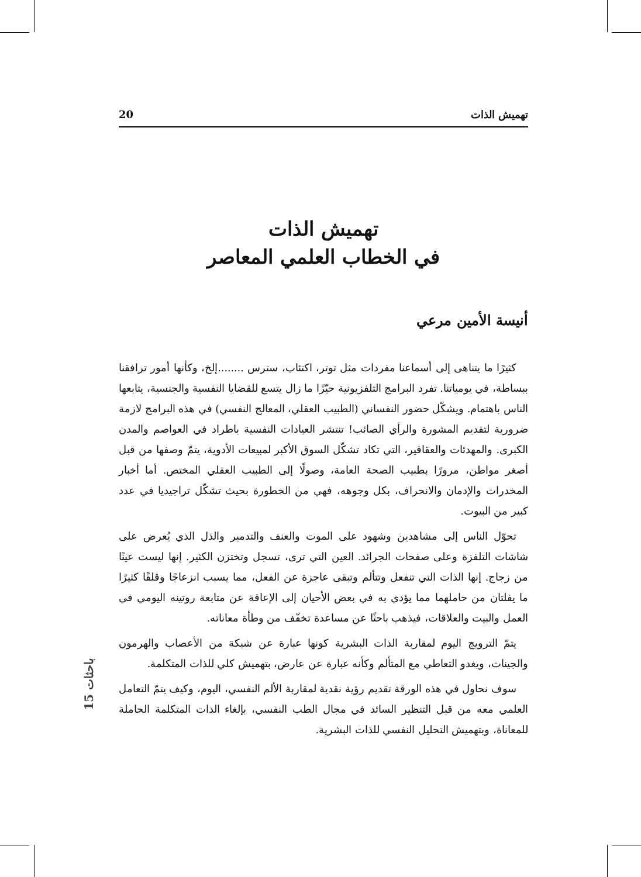تهميش الذات 20
تهميش الذات
في الخطاب العلمي المعاصر
أنيسة الأمين مرعي
كثيرًا ما يتناهى إلى أسماعنا مفردات مثل توتر، اكتئاب، سترس ........إلخ، وكأنها أمور ترافقنا ببساطة، في يومياتنا. تفرد البرامج التلفزيونية حيّزًا ما زال يتسع للقضايا النفسية والجنسية، يتابعها الناس باهتمام. ويشكّل حضور النفساني (الطبيب العقلي، المعالج النفسي) في هذه البرامج لازمة ضرورية لتقديم المشورة والرأي الصائب! تنتشر العيادات النفسية باطراد في العواصم والمدن الكبرى. والمهدئات والعقاقير، التي تكاد تشكّل السوق الأكبر لمبيعات الأدوية، يتمّ وصفها من قبل أصغر مواطن، مرورًا بطبيب الصحة العامة، وصولًا إلى الطبيب العقلي المختص. أما أخبار المخدرات والإدمان والانحراف، بكل وجوهه، فهي من الخطورة بحيث تشكّل تراجيديا في عدد كبير من البيوت.
تحوّل الناس إلى مشاهدين وشهود على الموت والعنف والتدمير والذل الذي يُعرض على شاشات التلفزة وعلى صفحات الجرائد. العين التي ترى، تسجل وتختزن الكثير. إنها ليست عينًا من زجاج. إنها الذات التي تنفعل وتتألم وتبقى عاجزة عن الفعل، مما يسبب انزعاجًا وقلقًا كثيرًا ما يفلتان من حاملهما مما يؤدي به في بعض الأحيان إلى الإعاقة عن متابعة روتينه اليومي في العمل والبيت والعلاقات، فيذهب باحثًا عن مساعدة تخفّف من وطأة معاناته.
يتمّ الترويج اليوم لمقاربة الذات البشرية كونها عبارة عن شبكة من الأعصاب والهرمون والجينات، ويغدو التعاطي مع المتألم وكأنه عبارة عن عارض، بتهميش كلي للذات المتكلمة.
سوف نحاول في هذه الورقة تقديم رؤية نقدية لمقاربة الألم النفسي، اليوم، وكيف يتمّ التعامل العلمي معه من قبل التنظير السائد في مجال الطب النفسي، بإلغاء الذات المتكلمة الحاملة للمعاناة، وبتهميش التحليل النفسي للذات البشرية.
باحثات 15